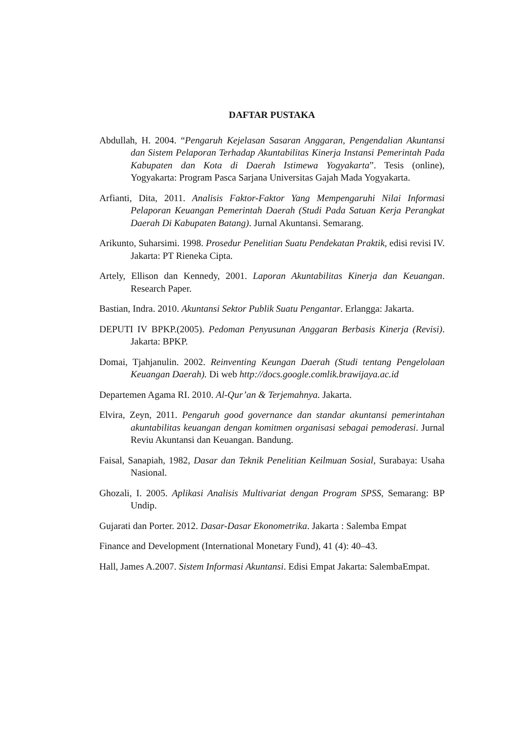DAFTAR PUSTAKA
Abdullah, H. 2004. “Pengaruh Kejelasan Sasaran Anggaran, Pengendalian Akuntansi dan Sistem Pelaporan Terhadap Akuntabilitas Kinerja Instansi Pemerintah Pada Kabupaten dan Kota di Daerah Istimewa Yogyakarta”. Tesis (online), Yogyakarta: Program Pasca Sarjana Universitas Gajah Mada Yogyakarta.
Arfianti, Dita, 2011. Analisis Faktor-Faktor Yang Mempengaruhi Nilai Informasi Pelaporan Keuangan Pemerintah Daerah (Studi Pada Satuan Kerja Perangkat Daerah Di Kabupaten Batang). Jurnal Akuntansi. Semarang.
Arikunto, Suharsimi. 1998. Prosedur Penelitian Suatu Pendekatan Praktik, edisi revisi IV. Jakarta: PT Rieneka Cipta.
Artely, Ellison dan Kennedy, 2001. Laporan Akuntabilitas Kinerja dan Keuangan. Research Paper.
Bastian, Indra. 2010. Akuntansi Sektor Publik Suatu Pengantar. Erlangga: Jakarta.
DEPUTI IV BPKP.(2005). Pedoman Penyusunan Anggaran Berbasis Kinerja (Revisi). Jakarta: BPKP.
Domai, Tjahjanulin. 2002. Reinventing Keungan Daerah (Studi tentang Pengelolaan Keuangan Daerah). Di web http://docs.google.comlik.brawijaya.ac.id
Departemen Agama RI. 2010. Al-Qur’an & Terjemahnya. Jakarta.
Elvira, Zeyn, 2011. Pengaruh good governance dan standar akuntansi pemerintahan akuntabilitas keuangan dengan komitmen organisasi sebagai pemoderasi. Jurnal Reviu Akuntansi dan Keuangan. Bandung.
Faisal, Sanapiah, 1982, Dasar dan Teknik Penelitian Keilmuan Sosial, Surabaya: Usaha Nasional.
Ghozali, I. 2005. Aplikasi Analisis Multivariat dengan Program SPSS, Semarang: BP Undip.
Gujarati dan Porter. 2012. Dasar-Dasar Ekonometrika. Jakarta : Salemba Empat
Finance and Development (International Monetary Fund), 41 (4): 40–43.
Hall, James A.2007. Sistem Informasi Akuntansi. Edisi Empat Jakarta: SalembaEmpat.